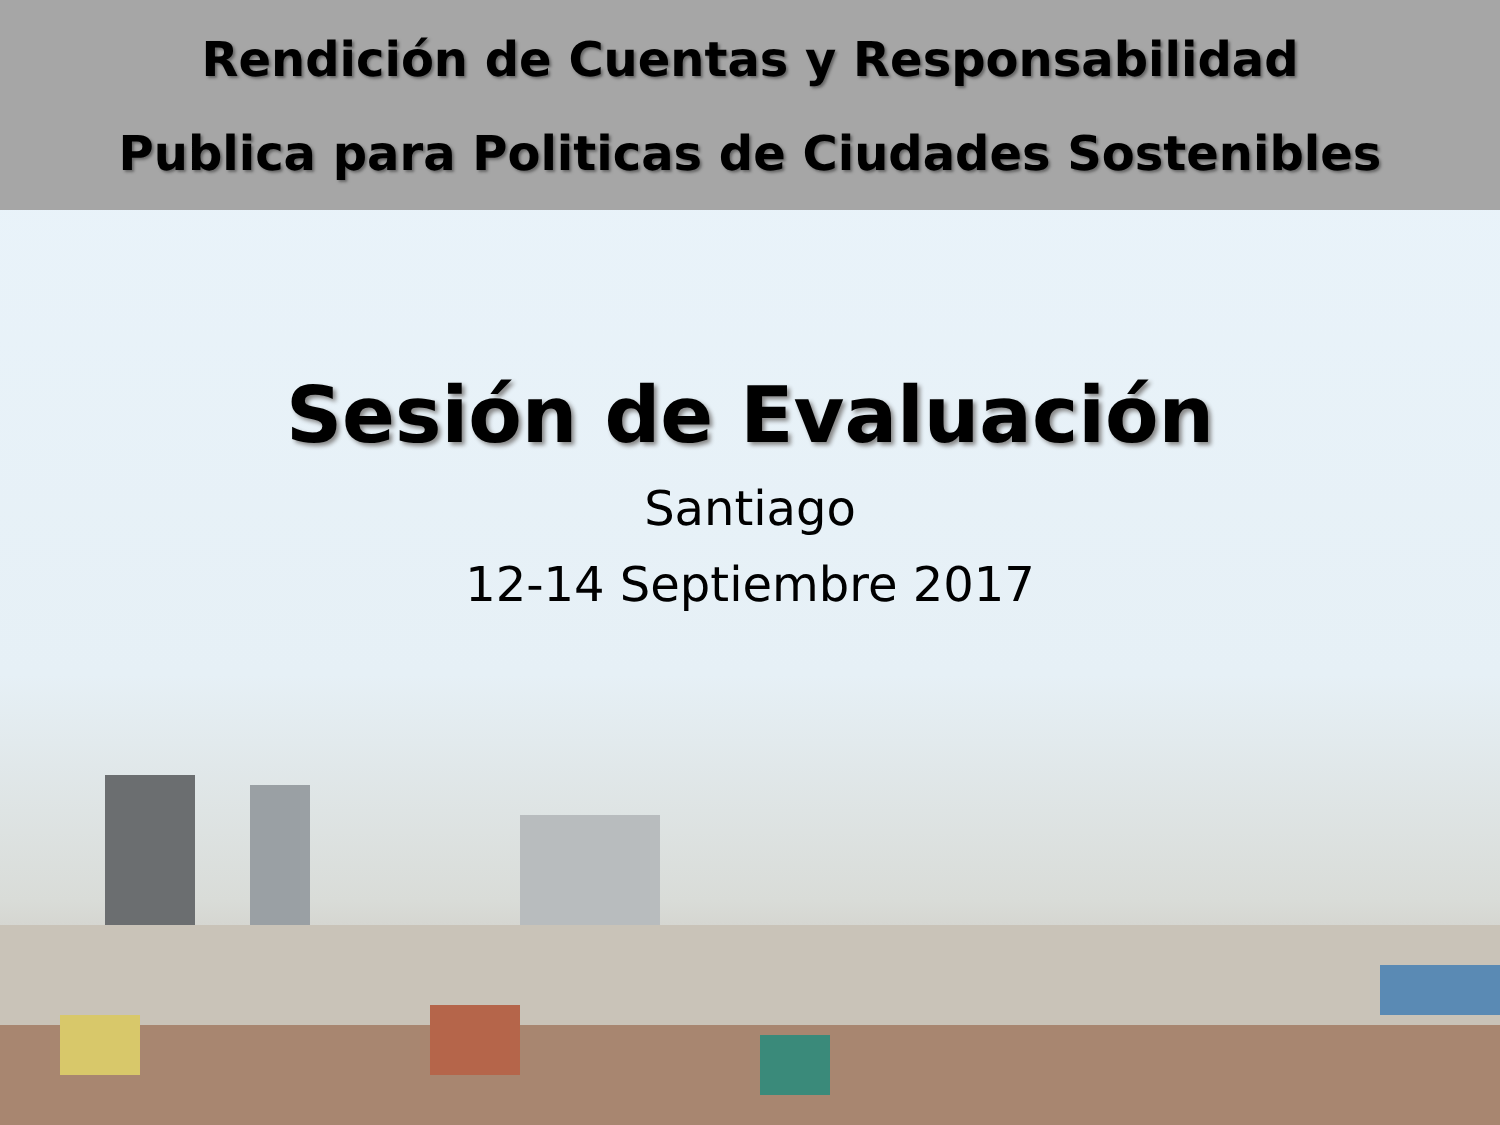Rendición de Cuentas y Responsabilidad
Publica para Politicas de Ciudades Sostenibles
Sesión de Evaluación
Santiago
12-14 Septiembre 2017